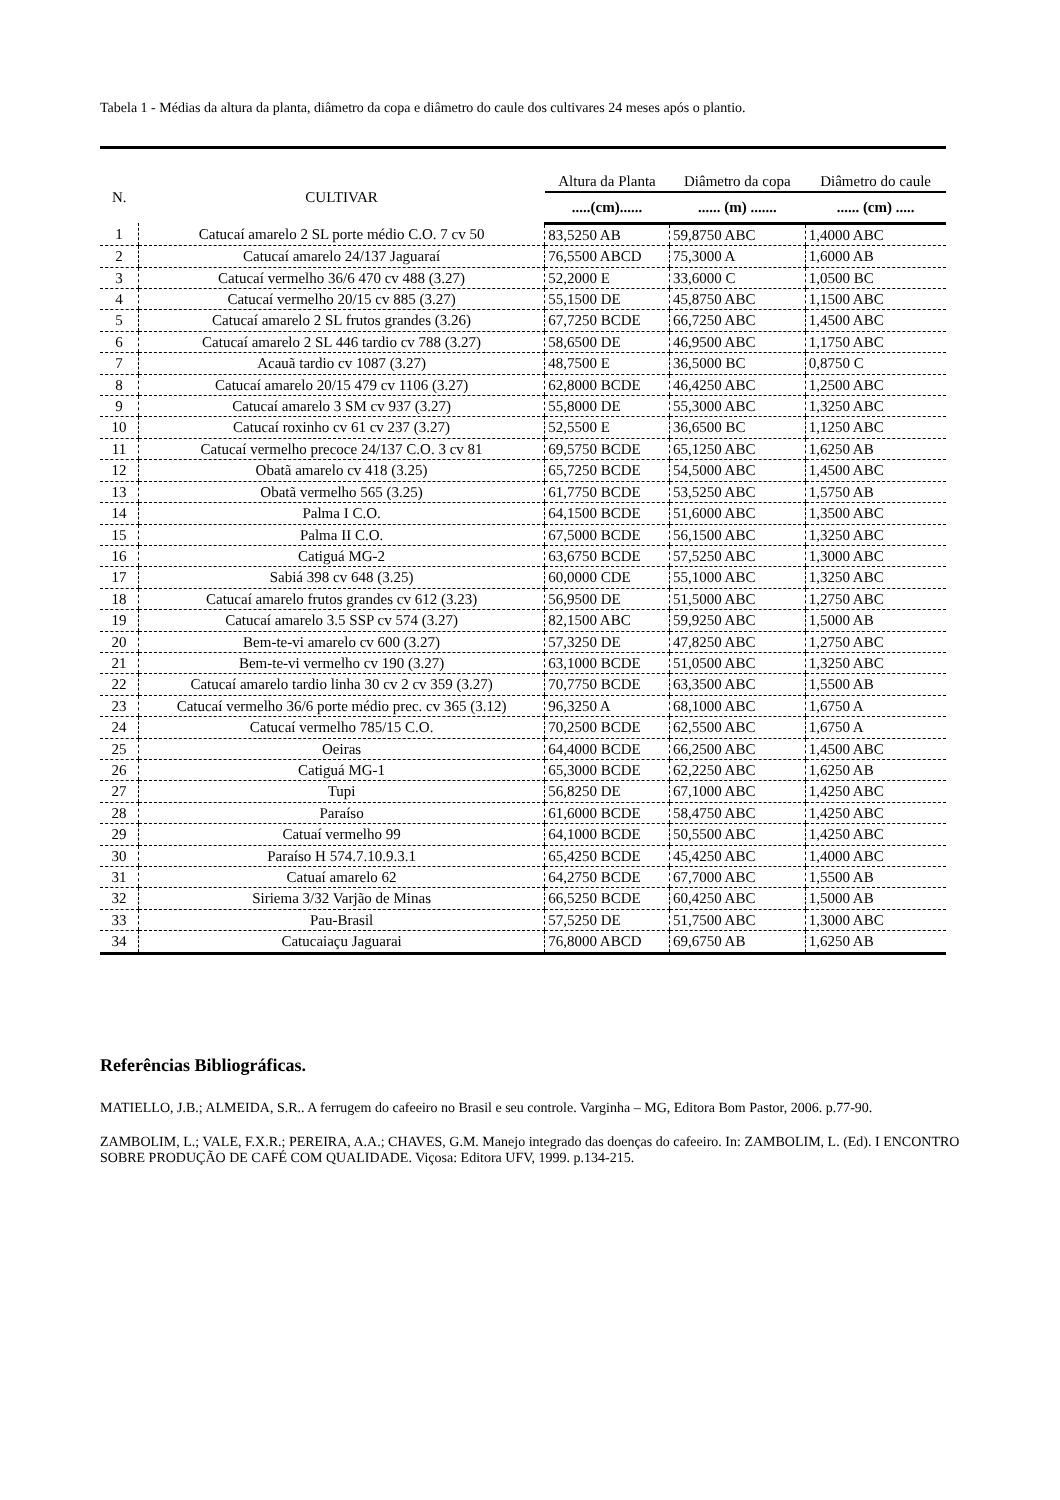Tabela 1 - Médias da altura da planta, diâmetro da copa e diâmetro do caule dos cultivares 24 meses após o plantio.
| N. | CULTIVAR | Altura da Planta | Diâmetro da copa | Diâmetro do caule |
| --- | --- | --- | --- | --- |
| | | .....(cm)...... | ...... (m) ....... | ...... (cm) ..... |
| 1 | Catucaí amarelo 2 SL porte médio C.O. 7 cv 50 | 83,5250 AB | 59,8750 ABC | 1,4000 ABC |
| 2 | Catucaí amarelo 24/137 Jaguaraí | 76,5500 ABCD | 75,3000 A | 1,6000 AB |
| 3 | Catucaí vermelho 36/6 470 cv 488 (3.27) | 52,2000 E | 33,6000 C | 1,0500 BC |
| 4 | Catucaí vermelho 20/15 cv 885 (3.27) | 55,1500 DE | 45,8750 ABC | 1,1500 ABC |
| 5 | Catucaí amarelo 2 SL frutos grandes (3.26) | 67,7250 BCDE | 66,7250 ABC | 1,4500 ABC |
| 6 | Catucaí amarelo 2 SL 446 tardio cv 788 (3.27) | 58,6500 DE | 46,9500 ABC | 1,1750 ABC |
| 7 | Acauã tardio cv 1087 (3.27) | 48,7500 E | 36,5000 BC | 0,8750 C |
| 8 | Catucaí amarelo 20/15 479 cv 1106 (3.27) | 62,8000 BCDE | 46,4250 ABC | 1,2500 ABC |
| 9 | Catucaí amarelo 3 SM cv 937 (3.27) | 55,8000 DE | 55,3000 ABC | 1,3250 ABC |
| 10 | Catucaí roxinho cv 61 cv 237 (3.27) | 52,5500 E | 36,6500 BC | 1,1250 ABC |
| 11 | Catucaí vermelho precoce 24/137 C.O. 3 cv 81 | 69,5750 BCDE | 65,1250 ABC | 1,6250 AB |
| 12 | Obatã amarelo cv 418 (3.25) | 65,7250 BCDE | 54,5000 ABC | 1,4500 ABC |
| 13 | Obatã vermelho 565 (3.25) | 61,7750 BCDE | 53,5250 ABC | 1,5750 AB |
| 14 | Palma I C.O. | 64,1500 BCDE | 51,6000 ABC | 1,3500 ABC |
| 15 | Palma II C.O. | 67,5000 BCDE | 56,1500 ABC | 1,3250 ABC |
| 16 | Catiguá MG-2 | 63,6750 BCDE | 57,5250 ABC | 1,3000 ABC |
| 17 | Sabiá 398 cv 648 (3.25) | 60,0000 CDE | 55,1000 ABC | 1,3250 ABC |
| 18 | Catucaí amarelo frutos grandes cv 612 (3.23) | 56,9500 DE | 51,5000 ABC | 1,2750 ABC |
| 19 | Catucaí amarelo 3.5 SSP cv 574 (3.27) | 82,1500 ABC | 59,9250 ABC | 1,5000 AB |
| 20 | Bem-te-vi amarelo cv 600 (3.27) | 57,3250 DE | 47,8250 ABC | 1,2750 ABC |
| 21 | Bem-te-vi vermelho cv 190 (3.27) | 63,1000 BCDE | 51,0500 ABC | 1,3250 ABC |
| 22 | Catucaí amarelo tardio linha 30 cv 2 cv 359 (3.27) | 70,7750 BCDE | 63,3500 ABC | 1,5500 AB |
| 23 | Catucaí vermelho 36/6 porte médio prec. cv 365 (3.12) | 96,3250 A | 68,1000 ABC | 1,6750 A |
| 24 | Catucaí vermelho 785/15 C.O. | 70,2500 BCDE | 62,5500 ABC | 1,6750 A |
| 25 | Oeiras | 64,4000 BCDE | 66,2500 ABC | 1,4500 ABC |
| 26 | Catiguá MG-1 | 65,3000 BCDE | 62,2250 ABC | 1,6250 AB |
| 27 | Tupi | 56,8250 DE | 67,1000 ABC | 1,4250 ABC |
| 28 | Paraíso | 61,6000 BCDE | 58,4750 ABC | 1,4250 ABC |
| 29 | Catuaí vermelho 99 | 64,1000 BCDE | 50,5500 ABC | 1,4250 ABC |
| 30 | Paraíso H 574.7.10.9.3.1 | 65,4250 BCDE | 45,4250 ABC | 1,4000 ABC |
| 31 | Catuaí amarelo 62 | 64,2750 BCDE | 67,7000 ABC | 1,5500 AB |
| 32 | Siriema 3/32 Varjão de Minas | 66,5250 BCDE | 60,4250 ABC | 1,5000 AB |
| 33 | Pau-Brasil | 57,5250 DE | 51,7500 ABC | 1,3000 ABC |
| 34 | Catucaiaçu Jaguarai | 76,8000 ABCD | 69,6750 AB | 1,6250 AB |
Referências Bibliográficas.
MATIELLO, J.B.; ALMEIDA, S.R.. A ferrugem do cafeeiro no Brasil e seu controle. Varginha – MG, Editora Bom Pastor, 2006. p.77-90.
ZAMBOLIM, L.; VALE, F.X.R.; PEREIRA, A.A.; CHAVES, G.M. Manejo integrado das doenças do cafeeiro. In: ZAMBOLIM, L. (Ed). I ENCONTRO SOBRE PRODUÇÃO DE CAFÉ COM QUALIDADE. Viçosa: Editora UFV, 1999. p.134-215.